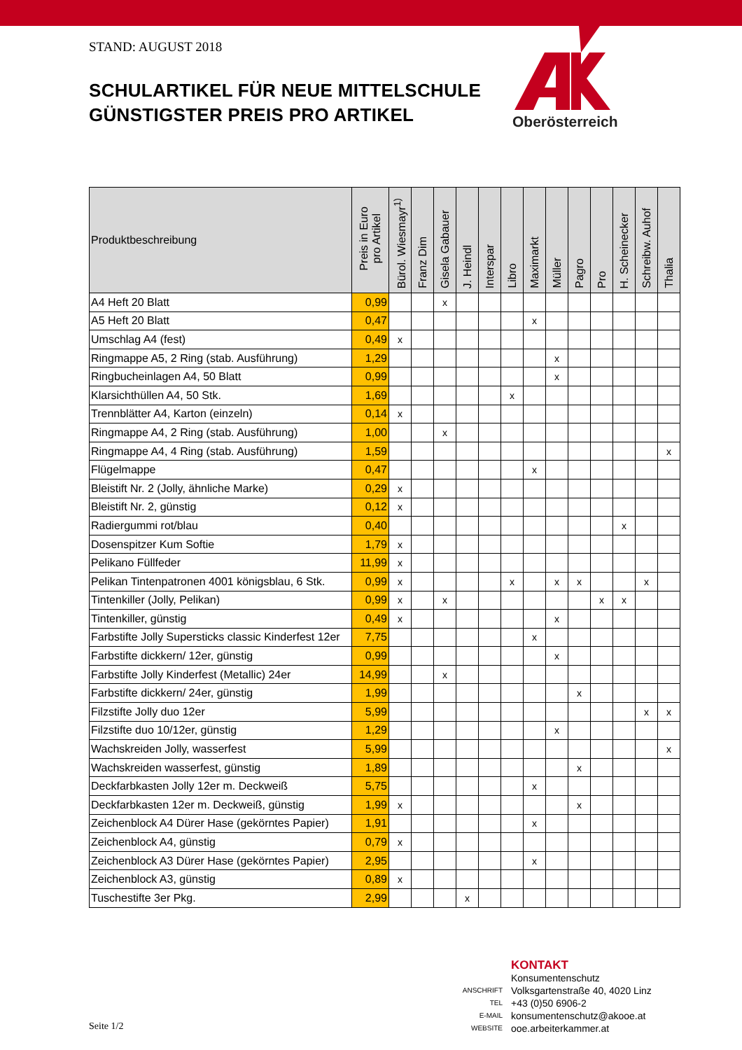STAND: AUGUST 2018
SCHULARTIKEL FÜR NEUE MITTELSCHULE
GÜNSTIGSTER PREIS PRO ARTIKEL
Oberösterreich
| Produktbeschreibung | Preis in Euro pro Artikel | Bürol. Wiesmayr<sup>1)</sup> | Franz Dim | Gisela Gabauer | J. Heindl | Interspar | Libro | Maximarkt | Müller | Pagro | Pro | H. Scheinecker | Schreibw. Auhof | Thalia |
| --- | --- | --- | --- | --- | --- | --- | --- | --- | --- | --- | --- | --- | --- | --- |
| A4 Heft 20 Blatt | 0,99 | | | x | | | | | | | | | | |
| A5 Heft 20 Blatt | 0,47 | | | | | | | x | | | | | | |
| Umschlag A4 (fest) | 0,49 | x | | | | | | | | | | | | |
| Ringmappe A5, 2 Ring (stab. Ausführung) | 1,29 | | | | | | | | x | | | | | |
| Ringbucheinlagen A4, 50 Blatt | 0,99 | | | | | | | | x | | | | | |
| Klarsichthüllen A4, 50 Stk. | 1,69 | | | | | | x | | | | | | | |
| Trennblätter A4, Karton (einzeln) | 0,14 | x | | | | | | | | | | | | |
| Ringmappe A4, 2 Ring (stab. Ausführung) | 1,00 | | | x | | | | | | | | | | |
| Ringmappe A4, 4 Ring (stab. Ausführung) | 1,59 | | | | | | | | | | | | | x |
| Flügelmappe | 0,47 | | | | | | | x | | | | | | |
| Bleistift Nr. 2 (Jolly, ähnliche Marke) | 0,29 | x | | | | | | | | | | | | |
| Bleistift Nr. 2, günstig | 0,12 | x | | | | | | | | | | | | |
| Radiergummi rot/blau | 0,40 | | | | | | | | | | | x | | |
| Dosenspitzer Kum Softie | 1,79 | x | | | | | | | | | | | | |
| Pelikano Füllfeder | 11,99 | x | | | | | | | | | | | | |
| Pelikan Tintenpatronen 4001 königsblau, 6 Stk. | 0,99 | x | | | | | x | | x | x | | | x | |
| Tintenkiller (Jolly, Pelikan) | 0,99 | x | | x | | | | | | | x | x | | |
| Tintenkiller, günstig | 0,49 | x | | | | | | | x | | | | | |
| Farbstifte Jolly Supersticks classic Kinderfest 12er | 7,75 | | | | | | | x | | | | | | |
| Farbstifte dickkern/ 12er, günstig | 0,99 | | | | | | | | x | | | | | |
| Farbstifte Jolly Kinderfest (Metallic) 24er | 14,99 | | | x | | | | | | | | | | |
| Farbstifte dickkern/ 24er, günstig | 1,99 | | | | | | | | | x | | | | |
| Filzstifte Jolly duo 12er | 5,99 | | | | | | | | | | | | x | x |
| Filzstifte duo 10/12er, günstig | 1,29 | | | | | | | | x | | | | | |
| Wachskreiden Jolly, wasserfest | 5,99 | | | | | | | | | | | | | x |
| Wachskreiden wasserfest, günstig | 1,89 | | | | | | | | | x | | | | |
| Deckfarbkasten Jolly 12er m. Deckweiß | 5,75 | | | | | | | x | | | | | | |
| Deckfarbkasten 12er m. Deckweiß, günstig | 1,99 | x | | | | | | | | x | | | | |
| Zeichenblock A4 Dürer Hase (gekörntes Papier) | 1,91 | | | | | | | x | | | | | | |
| Zeichenblock A4, günstig | 0,79 | x | | | | | | | | | | | | |
| Zeichenblock A3 Dürer Hase (gekörntes Papier) | 2,95 | | | | | | | x | | | | | | |
| Zeichenblock A3, günstig | 0,89 | x | | | | | | | | | | | | |
| Tuschestifte 3er Pkg. | 2,99 | | | | x | | | | | | | | | |
KONTAKT
Konsumentenschutz
ANSCHRIFT Volksgartenstraße 40, 4020 Linz
TEL +43 (0)50 6906-2
E-MAIL konsumentenschutz@akooe.at
WEBSITE ooe.arbeiterkammer.at
Seite 1/2